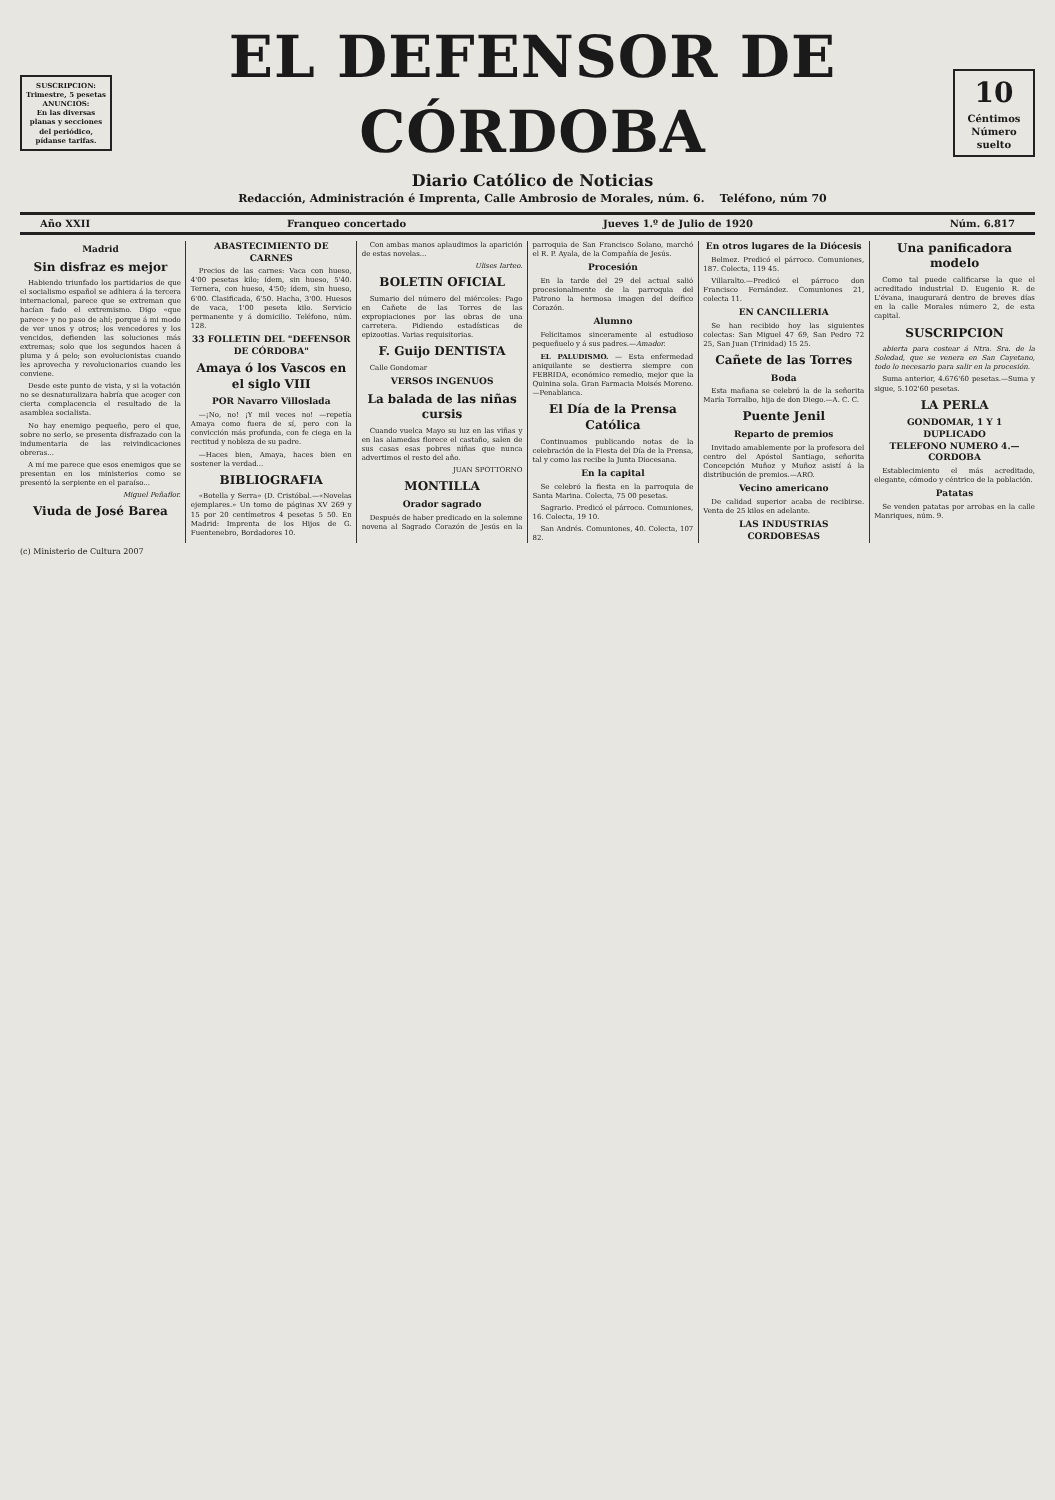SUSCRIPCION:
Trimestre, 5 pesetas
ANUNCIOS:
En las diversas planas y secciones del periódico, pídanse tarifas.
EL DEFENSOR DE CÓRDOBA
Diario Católico de Noticias
Redacción, Administración é Imprenta, Calle Ambrosio de Morales, núm. 6. Teléfono, núm 70
10
Céntimos Número suelto
Año XXII Franqueo concertado Jueves 1.º de Julio de 1920 Núm. 6.817
Madrid
Sin disfraz es mejor
Habiendo triunfado los partidarios de que el socialismo español se adhiera á la tercera internacional, parece que se extreman que hacían fado el extremismo. Digo «que parece» y no paso de ahí; porque á mi modo de ver unos y otros; los vencedores y los vencidos, defienden las soluciones más extremas; solo que los segundos hacen á pluma y á pelo; son evolucionistas cuando les aprovecha y revolucionarios cuando les conviene.
Desde este punto de vista, y si la votación no se desnaturalizara habría que acoger con cierta complacencia el resultado de la asamblea socialista.
No hay enemigo pequeño, pero el que, sobre no serlo, se presenta disfrazado con la indumentaria de las reivindicaciones obreras...
A mí me parece que esos enemigos que se presentan en los ministerios como se presentó la serpiente en el paraíso...
Miguel Peñaflor.
Viuda de José Barea
ABASTECIMIENTO DE CARNES
Precios de las carnes: Vaca con hueso, 4'00 pesetas kilo; ídem, sin hueso, 5'40. Ternera, con hueso, 4'50; ídem, sin hueso, 6'00. Clasificada, 6'50. Hacha, 3'00. Huesos de vaca, 1'00 peseta kilo. Servicio permanente y á domicilio. Teléfono, núm. 128.
33 FOLLETIN DEL "DEFENSOR DE CÓRDOBA"
Amaya ó los Vascos en el siglo VIII
POR Navarro Villoslada
—¡No, no! ¡Y mil veces no! —repetía Amaya como fuera de sí, pero con la convicción más profunda, con fe ciega en la rectitud y nobleza de su padre.
—Haces bien, Amaya, haces bien en sostener la verdad...
BIBLIOGRAFIA
«Botella y Serra» (D. Cristóbal.—«Novelas ejemplares.» Un tomo de páginas XV 269 y 15 por 20 centímetros 4 pesetas 5 50. En Madrid: Imprenta de los Hijos de G. Fuentenebro, Bordadores 10.
Con ambas manos aplaudimos la aparición de estas novelas...
Ulises Iarteo.
BOLETIN OFICIAL
Sumario del número del miércoles: Pago en Cañete de las Torres de las expropiaciones por las obras de una carretera. Pidiendo estadísticas de epizootias. Varias requisitorias.
F. Guijo DENTISTA
Calle Gondomar
VERSOS INGENUOS
La balada de las niñas cursis
Cuando vuelca Mayo su luz en las viñas y en las alamedas florece el castaño, salen de sus casas esas pobres niñas que nunca advertimos el resto del año.
JUAN SPOTTORNO
MONTILLA
Orador sagrado
Después de haber predicado en la solemne novena al Sagrado Corazón de Jesús en la parroquia de San Francisco Solano, marchó el R. P. Ayala, de la Compañía de Jesús.
Procesión
En la tarde del 29 del actual salió procesionalmente de la parroquia del Patrono la hermosa imagen del deífico Corazón.
Alumno
Felicitamos sinceramente al estudioso pequeñuelo y á sus padres.—Amador.
EL PALUDISMO. — Esta enfermedad aniquilante se destierra siempre con FEBRIDA, económico remedio, mejor que la Quinina sola. Gran Farmacia Moisés Moreno.—Penablanca.
El Día de la Prensa Católica
Continuamos publicando notas de la celebración de la Fiesta del Día de la Prensa, tal y como las recibe la Junta Diocesana.
En la capital
Se celebró la fiesta en la parroquia de Santa Marina. Colecta, 75 00 pesetas.
Sagrario. Predicó el párroco. Comuniones, 16. Colecta, 19 10.
San Andrés. Comuniones, 40. Colecta, 107 82.
En otros lugares de la Diócesis
Belmez. Predicó el párroco. Comuniones, 187. Colecta, 119 45.
Villaralto.—Predicó el párroco don Francisco Fernández. Comuniones 21, colecta 11.
EN CANCILLERIA
Se han recibido hoy las siguientes colectas: San Miguel 47 69, San Pedro 72 25, San Juan (Trinidad) 15 25.
Cañete de las Torres
Boda
Esta mañana se celebró la de la señorita María Torralbo, hija de don Diego.—A. C. C.
Puente Jenil
Reparto de premios
Invitado amablemente por la profesora del centro del Apóstol Santiago, señorita Concepción Muñoz y Muñoz asistí á la distribución de premios.—ARO.
Vecino americano
De calidad superior acaba de recibirse. Venta de 25 kilos en adelante.
LAS INDUSTRIAS CORDOBESAS
Una panificadora modelo
Como tal puede calificarse la que el acreditado industrial D. Eugenio R. de L'évana, inaugurará dentro de breves días en la calle Morales número 2, de esta capital.
SUSCRIPCION
abierta para costear á Ntra. Sra. de la Soledad, que se venera en San Cayetano, todo lo necesario para salir en la procesión.
Suma anterior, 4.676'60 pesetas.—Suma y sigue, 5.102'60 pesetas.
LA PERLA
GONDOMAR, 1 Y 1 DUPLICADO
TELEFONO NUMERO 4.—CORDOBA
Establecimiento el más acreditado, elegante, cómodo y céntrico de la población.
Patatas
Se venden patatas por arrobas en la calle Manriques, núm. 9.
(c) Ministerio de Cultura 2007